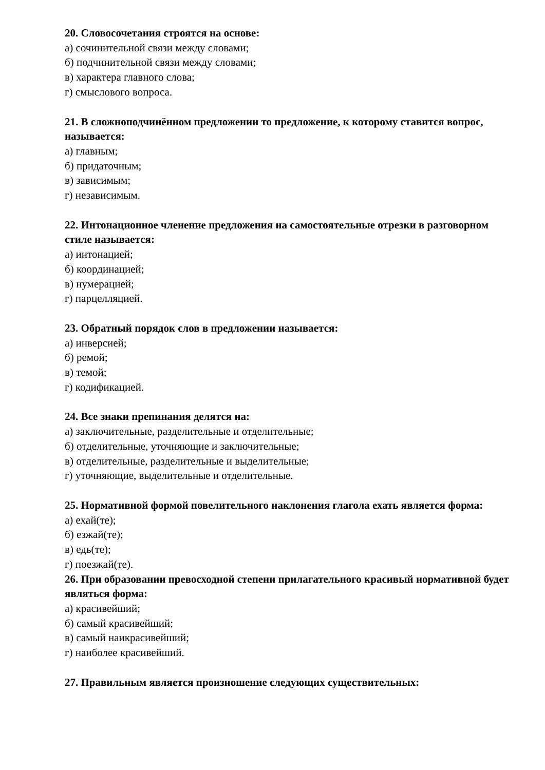20. Словосочетания строятся на основе:
а) сочинительной связи между словами;
б) подчинительной связи между словами;
в) характера главного слова;
г) смыслового вопроса.
21. В сложноподчинённом предложении то предложение, к которому ставится вопрос, называется:
а) главным;
б) придаточным;
в) зависимым;
г) независимым.
22. Интонационное членение предложения на самостоятельные отрезки в разговорном стиле называется:
а) интонацией;
б) координацией;
в) нумерацией;
г) парцелляцией.
23. Обратный порядок слов в предложении называется:
а) инверсией;
б) ремой;
в) темой;
г) кодификацией.
24. Все знаки препинания делятся на:
а) заключительные, разделительные и отделительные;
б) отделительные, уточняющие и заключительные;
в) отделительные, разделительные и выделительные;
г) уточняющие, выделительные и отделительные.
25. Нормативной формой повелительного наклонения глагола ехать является форма:
а) ехай(те);
б) езжай(те);
в) едь(те);
г) поезжай(те).
26. При образовании превосходной степени прилагательного красивый нормативной будет являться форма:
а) красивейший;
б) самый красивейший;
в) самый наикрасивейший;
г) наиболее красивейший.
27. Правильным является произношение следующих существительных: